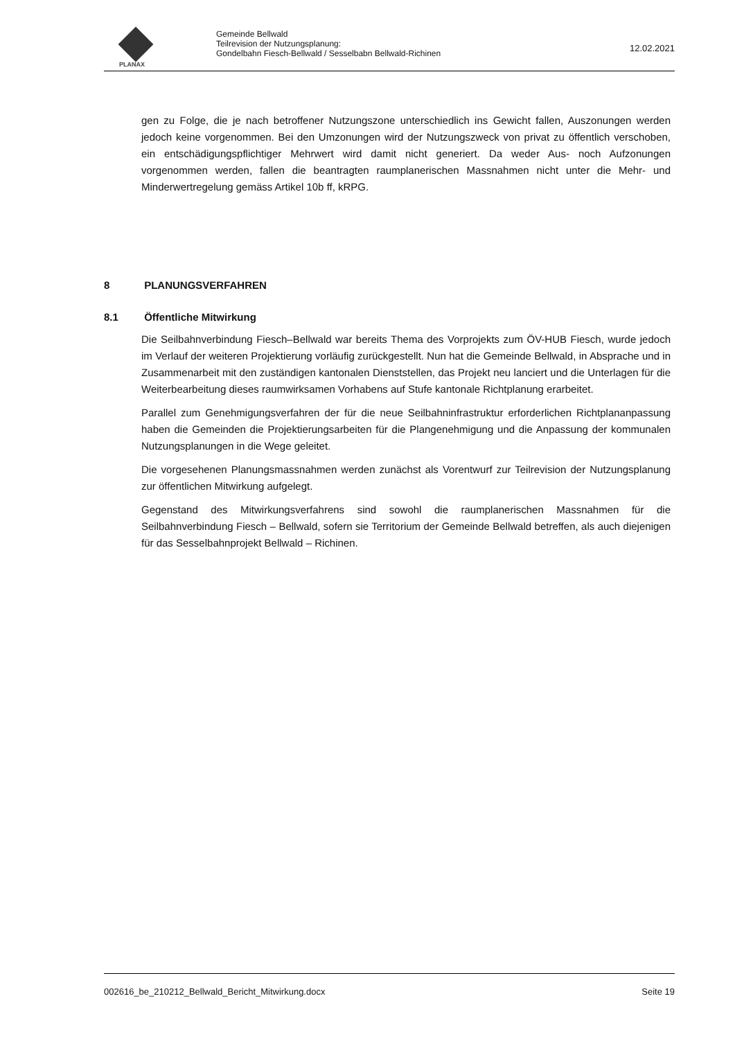PLANAX
Gemeinde Bellwald
Teilrevision der Nutzungsplanung:
Gondelbahn Fiesch-Bellwald / Sesselbabn Bellwald-Richinen
12.02.2021
gen zu Folge, die je nach betroffener Nutzungszone unterschiedlich ins Gewicht fallen, Auszonungen werden jedoch keine vorgenommen. Bei den Umzonungen wird der Nutzungszweck von privat zu öffentlich verschoben, ein entschädigungspflichtiger Mehrwert wird damit nicht generiert. Da weder Aus- noch Aufzonungen vorgenommen werden, fallen die beantragten raumplanerischen Massnahmen nicht unter die Mehr- und Minderwertregelung gemäss Artikel 10b ff, kRPG.
8 PLANUNGSVERFAHREN
8.1 Öffentliche Mitwirkung
Die Seilbahnverbindung Fiesch–Bellwald war bereits Thema des Vorprojekts zum ÖV-HUB Fiesch, wurde jedoch im Verlauf der weiteren Projektierung vorläufig zurückgestellt. Nun hat die Gemeinde Bellwald, in Absprache und in Zusammenarbeit mit den zuständigen kantonalen Dienststellen, das Projekt neu lanciert und die Unterlagen für die Weiterbearbeitung dieses raumwirksamen Vorhabens auf Stufe kantonale Richtplanung erarbeitet.
Parallel zum Genehmigungsverfahren der für die neue Seilbahninfrastruktur erforderlichen Richtplananpassung haben die Gemeinden die Projektierungsarbeiten für die Plangenehmigung und die Anpassung der kommunalen Nutzungsplanungen in die Wege geleitet.
Die vorgesehenen Planungsmassnahmen werden zunächst als Vorentwurf zur Teilrevision der Nutzungsplanung zur öffentlichen Mitwirkung aufgelegt.
Gegenstand des Mitwirkungsverfahrens sind sowohl die raumplanerischen Massnahmen für die Seilbahnverbindung Fiesch – Bellwald, sofern sie Territorium der Gemeinde Bellwald betreffen, als auch diejenigen für das Sesselbahnprojekt Bellwald – Richinen.
002616_be_210212_Bellwald_Bericht_Mitwirkung.docx Seite 19